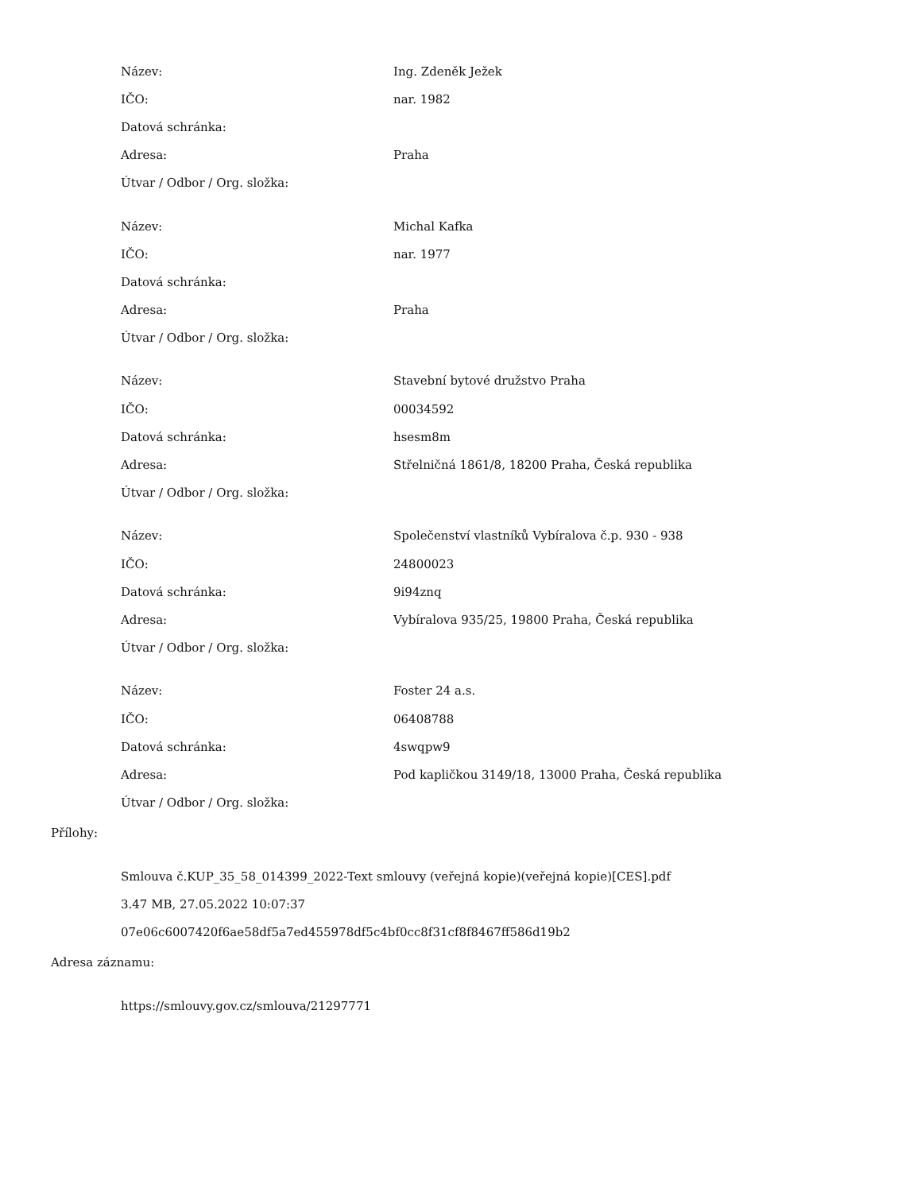| Název: | Ing. Zdeněk Ježek |
| IČO: | nar. 1982 |
| Datová schránka: | |
| Adresa: | Praha |
| Útvar / Odbor / Org. složka: | |
| Název: | Michal Kafka |
| IČO: | nar. 1977 |
| Datová schránka: | |
| Adresa: | Praha |
| Útvar / Odbor / Org. složka: | |
| Název: | Stavební bytové družstvo Praha |
| IČO: | 00034592 |
| Datová schránka: | hsesm8m |
| Adresa: | Střelničná 1861/8, 18200 Praha, Česká republika |
| Útvar / Odbor / Org. složka: | |
| Název: | Společenství vlastníků Vybíralova č.p. 930 - 938 |
| IČO: | 24800023 |
| Datová schránka: | 9i94znq |
| Adresa: | Vybíralova 935/25, 19800 Praha, Česká republika |
| Útvar / Odbor / Org. složka: | |
| Název: | Foster 24 a.s. |
| IČO: | 06408788 |
| Datová schránka: | 4swqpw9 |
| Adresa: | Pod kapličkou 3149/18, 13000 Praha, Česká republika |
| Útvar / Odbor / Org. složka: | |
Přílohy:
Smlouva č.KUP_35_58_014399_2022-Text smlouvy (veřejná kopie)(veřejná kopie)[CES].pdf
3.47 MB, 27.05.2022 10:07:37
07e06c6007420f6ae58df5a7ed455978df5c4bf0cc8f31cf8f8467ff586d19b2
Adresa záznamu:
https://smlouvy.gov.cz/smlouva/21297771